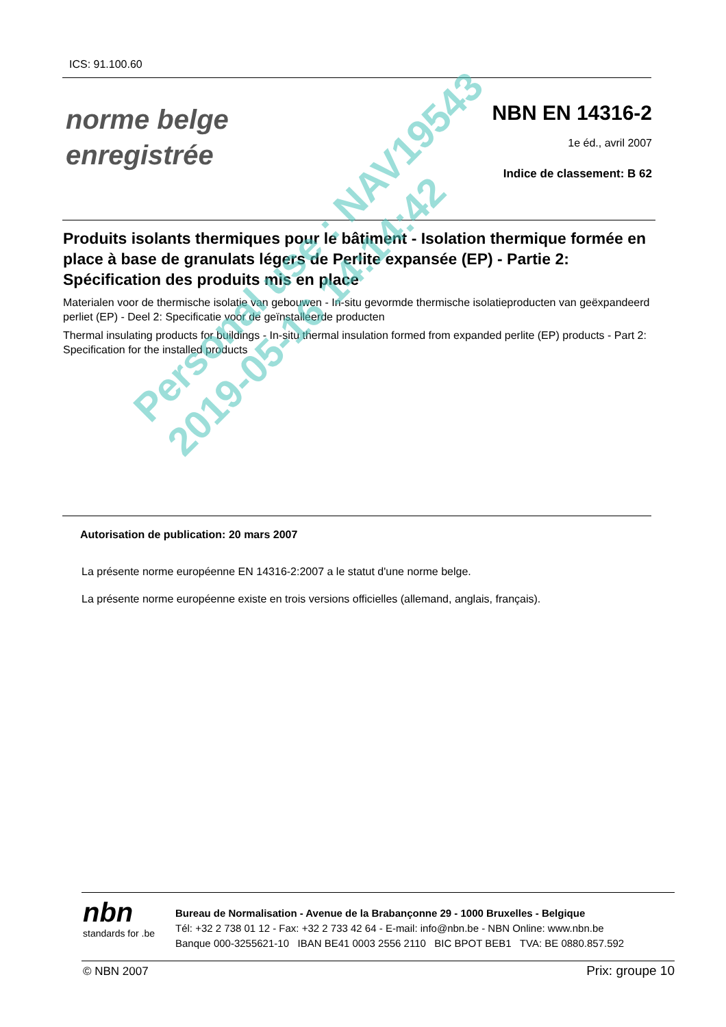ICS: 91.100.60
norme belge
enregistrée
NBN EN 14316-2
1e éd., avril 2007
Indice de classement: B 62
Produits isolants thermiques pour le bâtiment - Isolation thermique formée en place à base de granulats légers de Perlite expansée (EP) - Partie 2: Spécification des produits mis en place
Materialen voor de thermische isolatie van gebouwen - In-situ gevormde thermische isolatieproducten van geëxpandeerd perliet (EP) - Deel 2: Specificatie voor de geïnstalleerde producten
Thermal insulating products for buildings - In-situ thermal insulation formed from expanded perlite (EP) products - Part 2: Specification for the installed products
Autorisation de publication: 20 mars 2007
La présente norme européenne EN 14316-2:2007 a le statut d'une norme belge.
La présente norme européenne existe en trois versions officielles (allemand, anglais, français).
Personal use : NAV19543
2019-05-16 14:14:42
nbn
standards for .be
Bureau de Normalisation - Avenue de la Brabançonne 29 - 1000 Bruxelles - Belgique
Tél: +32 2 738 01 12 - Fax: +32 2 733 42 64 - E-mail: info@nbn.be - NBN Online: www.nbn.be
Banque 000-3255621-10 IBAN BE41 0003 2556 2110 BIC BPOT BEB1 TVA: BE 0880.857.592
© NBN 2007 Prix: groupe 10